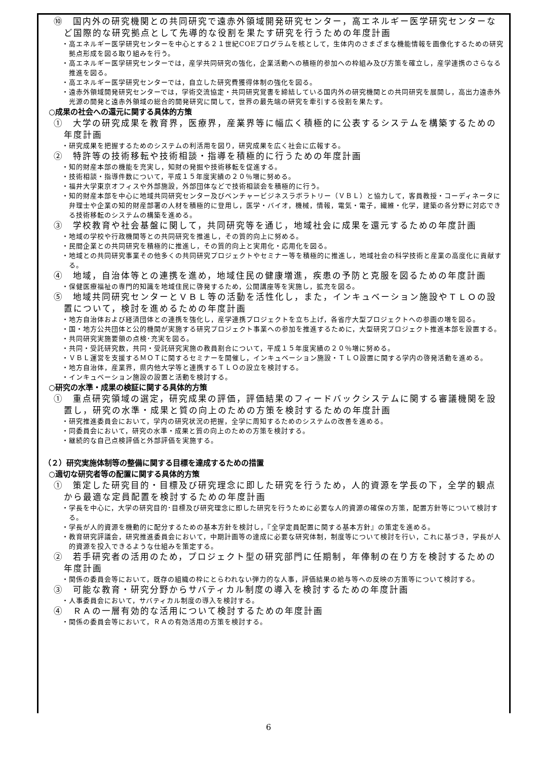⑩　国内外の研究機関との共同研究で遠赤外領域開発研究センター，高エネルギー医学研究センターなど国際的な研究拠点として先導的な役割を果たす研究を行うための年度計画
・高エネルギー医学研究センターを中心とする２１世紀COEプログラムを核として，生体内のさまざまな機能情報を画像化するための研究拠点形成を図る取り組みを行う。
・高エネルギー医学研究センターでは，産学共同研究の強化，企業活動への積極的参加への枠組み及び方策を確立し，産学連携のさらなる推進を図る。
・高エネルギー医学研究センターでは，自立した研究費獲得体制の強化を図る。
・遠赤外領域開発研究センターでは，学術交流協定・共同研究覚書を締結している国内外の研究機関との共同研究を展開し，高出力遠赤外光源の開発と遠赤外領域の総合的開発研究に関して，世界の最先端の研究を牽引する役割を果たす。
○成果の社会への還元に関する具体的方策
①　大学の研究成果を教育界，医療界，産業界等に幅広く積極的に公表するシステムを構築するための年度計画
・研究成果を把握するためのシステムの利活用を図り，研究成果を広く社会に広報する。
②　特許等の技術移転や技術相談・指導を積極的に行うための年度計画
・知的財産本部の機能を充実し，知財の発掘や技術移転を促進する。
・技術相談・指導件数について，平成１５年度実績の２０％増に努める。
・福井大学東京オフィスや外部施設，外部団体などで技術相談会を積極的に行う。
・知的財産本部を中心に地域共同研究センター及びベンチャービジネスラボラトリー（ＶＢＬ）と協力して，客員教授・コーディネータに弁理士や企業の知的財産部署の人材を積極的に登用し，医学・バイオ，機械，情報，電気・電子，繊維・化学，建築の各分野に対応できる技術移転のシステムの構築を進める。
③　学校教育や社会基盤に関して，共同研究等を通じ，地域社会に成果を還元するための年度計画
・地域の学校や行政機関等との共同研究を推進し，その質的向上に努める。
・民間企業との共同研究を積極的に推進し，その質的向上と実用化・応用化を図る。
・地域との共同研究事業その他多くの共同研究プロジェクトやセミナー等を積極的に推進し，地域社会の科学技術と産業の高度化に貢献する。
④　地域，自治体等との連携を進め，地域住民の健康増進，疾患の予防と克服を図るための年度計画
・保健医療福祉の専門的知識を地域住民に啓発するため，公開講座等を実施し，拡充を図る。
⑤　地域共同研究センターとＶＢＬ等の活動を活性化し，また，インキュベーション施設やＴＬＯの設置について，検討を進めるための年度計画
・地方自治体および経済団体との連携を強化し，産学連携プロジェクトを立ち上げ，各省庁大型プロジェクトへの参画の増を図る。
・国・地方公共団体と公的機関が実施する研究プロジェクト事業への参加を推進するために，大型研究プロジェクト推進本部を設置する。
・共同研究実施要領の点検･充実を図る。
・共同・受託研究数，共同・受託研究実施の教員割合について，平成１５年度実績の２０％増に努める。
・ＶＢＬ運営を支援するＭＯＴに関するセミナーを開催し，インキュベーション施設・ＴＬＯ設置に関する学内の啓発活動を進める。
・地方自治体，産業界，県内他大学等と連携するＴＬＯの設立を検討する。
・インキュベーション施設の設置と活動を検討する。
○研究の水準・成果の検証に関する具体的方策
①　重点研究領域の選定，研究成果の評価，評価結果のフィードバックシステムに関する審議機関を設置し，研究の水準・成果と質の向上のための方策を検討するための年度計画
・研究推進委員会において，学内の研究状況の把握，全学に周知するためのシステムの改善を進める。
・同委員会において，研究の水準・成果と質の向上のための方策を検討する。
・継続的な自己点検評価と外部評価を実施する。
（２）研究実施体制等の整備に関する目標を達成するための措置
○適切な研究者等の配置に関する具体的方策
①　策定した研究目的・目標及び研究理念に即した研究を行うため，人的資源を学長の下，全学的観点から最適な定員配置を検討するための年度計画
・学長を中心に，大学の研究目的･目標及び研究理念に即した研究を行うために必要な人的資源の確保の方策，配置方針等について検討する。
・学長が人的資源を機動的に配分するための基本方針を検討し，『全学定員配置に関する基本方針』の策定を進める。
・教育研究評議会，研究推進委員会において，中期計画等の達成に必要な研究体制，制度等について検討を行い，これに基づき，学長が人的資源を投入できるような仕組みを策定する。
②　若手研究者の活用のため，プロジェクト型の研究部門に任期制，年俸制の在り方を検討するための年度計画
・関係の委員会等において，既存の組織の枠にとらわれない弾力的な人事，評価結果の給与等への反映の方策等について検討する。
③　可能な教育・研究分野からサバティカル制度の導入を検討するための年度計画
・人事委員会において，サバティカル制度の導入を検討する。
④　ＲＡの一層有効的な活用について検討するための年度計画
・関係の委員会等において，ＲＡの有効活用の方策を検討する。
6